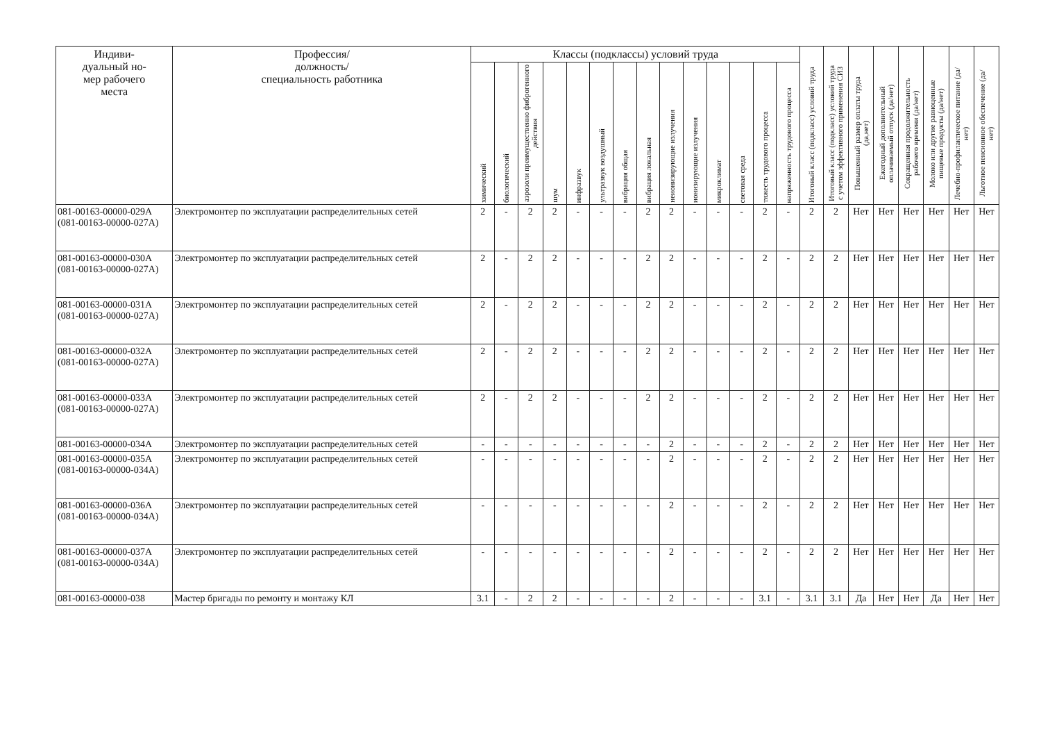| Индиви- дуальный но- мер рабочего места | Профессия/ должность/ специальность работника | Классы (подклассы) условий труда | | | | | | | | | | | | | | Итоговый класс (подкласс) условий труда | Итоговый класс (подкласс) условий труда с учетом эффективного применения СИЗ | Повышенный размер оплаты труда (да,нет) | Ежегодный дополнительный оплачиваемый отпуск (да/нет) | Сокращенная продолжительность рабочего времени (да/нет) | Молоко или другие равноценные пищевые продукты (да/нет) | Лечебно-профилактическое питание (да/нет) | Льготное пенсионное обеспечение (да/нет) |
| --- | --- | --- | --- | --- | --- | --- | --- | --- | --- | --- | --- | --- | --- | --- | --- | --- | --- | --- | --- | --- | --- | --- | --- |
| | | химический | биологический | аэрозоли преимущественно фиброгенного действия | шум | инфразвук | ультразвук воздушный | вибрация общая | вибрация локальная | неионизирующие излучения | ионизирующие излучения | микроклимат | световая среда | тяжесть трудового процесса | напряженность трудового процесса | | | | | | | | |
| 081-00163-00000-029А (081-00163-00000-027А) | Электромонтер по эксплуатации распределительных сетей | 2 | - | 2 | 2 | - | - | - | 2 | 2 | - | - | - | 2 | - | 2 | 2 | Нет | Нет | Нет | Нет | Нет | Нет |
| 081-00163-00000-030А (081-00163-00000-027А) | Электромонтер по эксплуатации распределительных сетей | 2 | - | 2 | 2 | - | - | - | 2 | 2 | - | - | - | 2 | - | 2 | 2 | Нет | Нет | Нет | Нет | Нет | Нет |
| 081-00163-00000-031А (081-00163-00000-027А) | Электромонтер по эксплуатации распределительных сетей | 2 | - | 2 | 2 | - | - | - | 2 | 2 | - | - | - | 2 | - | 2 | 2 | Нет | Нет | Нет | Нет | Нет | Нет |
| 081-00163-00000-032А (081-00163-00000-027А) | Электромонтер по эксплуатации распределительных сетей | 2 | - | 2 | 2 | - | - | - | 2 | 2 | - | - | - | 2 | - | 2 | 2 | Нет | Нет | Нет | Нет | Нет | Нет |
| 081-00163-00000-033А (081-00163-00000-027А) | Электромонтер по эксплуатации распределительных сетей | 2 | - | 2 | 2 | - | - | - | 2 | 2 | - | - | - | 2 | - | 2 | 2 | Нет | Нет | Нет | Нет | Нет | Нет |
| 081-00163-00000-034А | Электромонтер по эксплуатации распределительных сетей | - | - | - | - | - | - | - | - | 2 | - | - | - | 2 | - | 2 | 2 | Нет | Нет | Нет | Нет | Нет | Нет |
| 081-00163-00000-035А (081-00163-00000-034А) | Электромонтер по эксплуатации распределительных сетей | - | - | - | - | - | - | - | - | 2 | - | - | - | 2 | - | 2 | 2 | Нет | Нет | Нет | Нет | Нет | Нет |
| 081-00163-00000-036А (081-00163-00000-034А) | Электромонтер по эксплуатации распределительных сетей | - | - | - | - | - | - | - | - | 2 | - | - | - | 2 | - | 2 | 2 | Нет | Нет | Нет | Нет | Нет | Нет |
| 081-00163-00000-037А (081-00163-00000-034А) | Электромонтер по эксплуатации распределительных сетей | - | - | - | - | - | - | - | - | 2 | - | - | - | 2 | - | 2 | 2 | Нет | Нет | Нет | Нет | Нет | Нет |
| 081-00163-00000-038 | Мастер бригады по ремонту и монтажу КЛ | 3.1 | - | 2 | 2 | - | - | - | - | 2 | - | - | - | 3.1 | - | 3.1 | 3.1 | Да | Нет | Нет | Да | Нет | Нет |